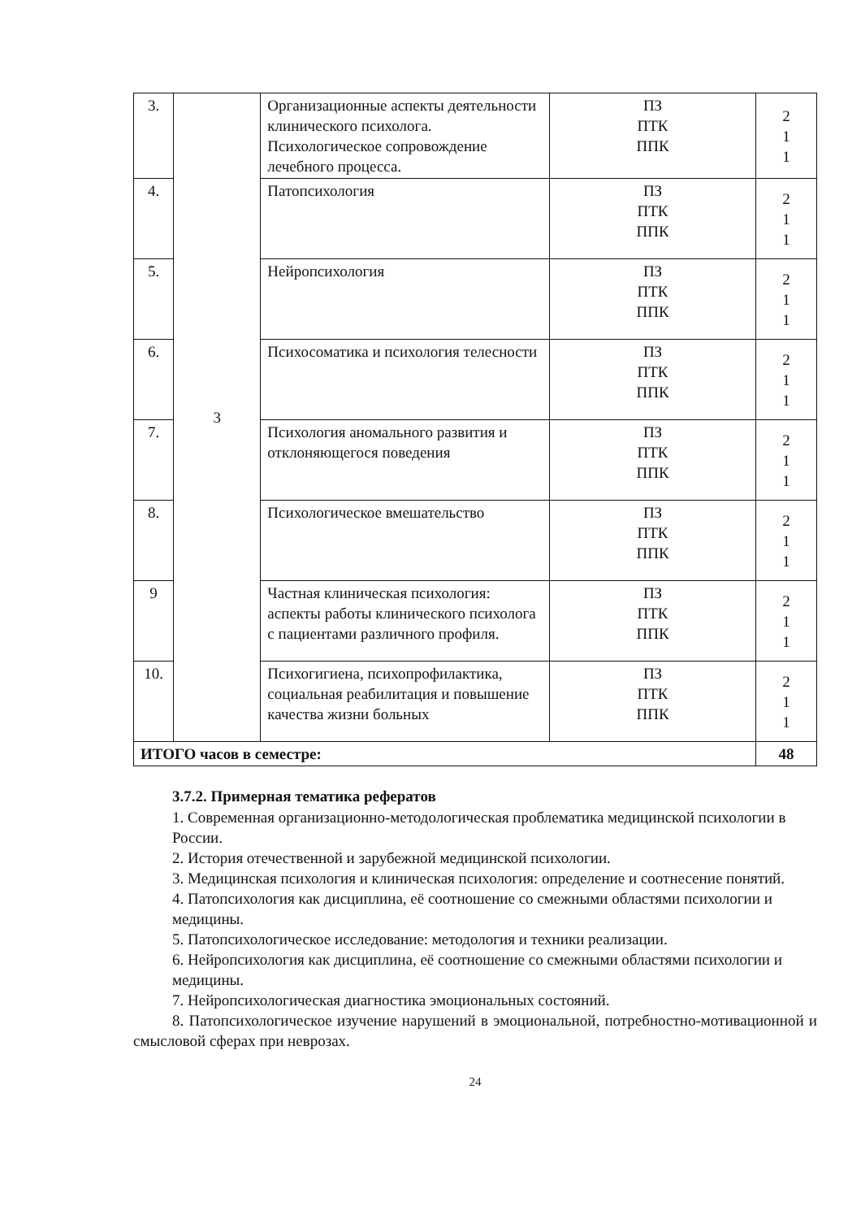| 3. | 3 | Организационные аспекты деятельности клинического психолога. Психологическое сопровождение лечебного процесса. | ПЗ ПТК ППК | 2 1 1 |
| 4. | | Патопсихология | ПЗ ПТК ППК | 2 1 1 |
| 5. | | Нейропсихология | ПЗ ПТК ППК | 2 1 1 |
| 6. | | Психосоматика и психология телесности | ПЗ ПТК ППК | 2 1 1 |
| 7. | | Психология аномального развития и отклоняющегося поведения | ПЗ ПТК ППК | 2 1 1 |
| 8. | | Психологическое вмешательство | ПЗ ПТК ППК | 2 1 1 |
| 9 | | Частная клиническая психология: аспекты работы клинического психолога с пациентами различного профиля. | ПЗ ПТК ППК | 2 1 1 |
| 10. | | Психогигиена, психопрофилактика, социальная реабилитация и повышение качества жизни больных | ПЗ ПТК ППК | 2 1 1 |
| ИТОГО часов в семестре: | | | | 48 |
3.7.2. Примерная тематика рефератов
1. Современная организационно-методологическая проблематика медицинской психологии в
России.
2. История отечественной и зарубежной медицинской психологии.
3. Медицинская психология и клиническая психология: определение и соотнесение понятий.
4. Патопсихология как дисциплина, её соотношение со смежными областями психологии и
медицины.
5. Патопсихологическое исследование: методология и техники реализации.
6. Нейропсихология как дисциплина, её соотношение со смежными областями психологии и
медицины.
7. Нейропсихологическая диагностика эмоциональных состояний.
8. Патопсихологическое изучение нарушений в эмоциональной, потребностно-мотивационной и смысловой сферах при неврозах.
24